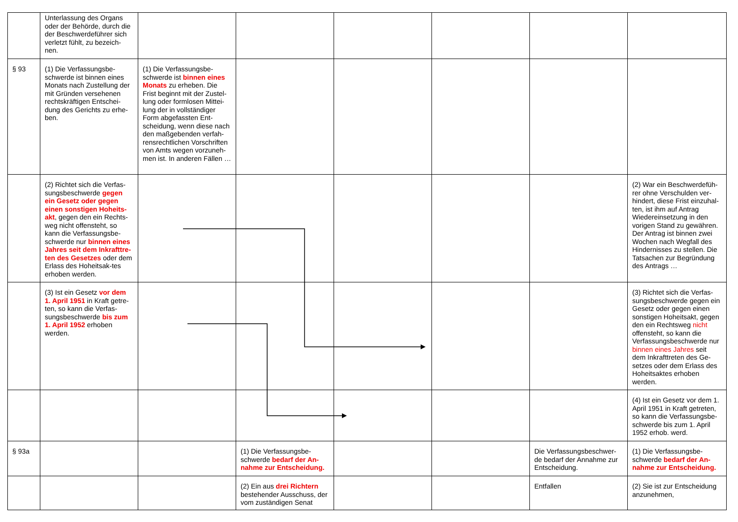| | Unterlassung des Organs oder der Behörde, durch die der Beschwerdeführer sich verletzt fühlt, zu bezeich-nen. | | | | | | |
| § 93 | (1) Die Verfassungsbe-schwerde ist binnen eines Monats nach Zustellung der mit Gründen versehenen rechtskräftigen Entschei-dung des Gerichts zu erhe-ben. | (1) Die Verfassungsbe-schwerde ist binnen eines Monats zu erheben. Die Frist beginnt mit der Zustel-lung oder formlosen Mittei-lung der in vollständiger Form abgefassten Ent-scheidung, wenn diese nach den maßgebenden verfah-rensrechtlichen Vorschriften von Amts wegen vorzuneh-men ist. In anderen Fällen … | | | | | |
| | (2) Richtet sich die Verfas-sungsbeschwerde gegen ein Gesetz oder gegen einen sonstigen Hoheits-akt , gegen den ein Rechts-weg nicht offensteht, so kann die Verfassungsbe-schwerde nur binnen eines Jahres seit dem Inkrafttre-ten des Gesetzes oder dem Erlass des Hoheitsak-tes erhoben werden. | | | | | | (2) War ein Beschwerdefüh-rer ohne Verschulden ver-hindert, diese Frist einzuhal-ten, ist ihm auf Antrag Wiedereinsetzung in den vorigen Stand zu gewähren. Der Antrag ist binnen zwei Wochen nach Wegfall des Hindernisses zu stellen. Die Tatsachen zur Begründung des Antrags … |
| | (3) Ist ein Gesetz vor dem 1. April 1951 in Kraft getre-ten, so kann die Verfas-sungsbeschwerde bis zum 1. April 1952 erhoben werden. | | | | | | (3) Richtet sich die Verfas-sungsbeschwerde gegen ein Gesetz oder gegen einen sonstigen Hoheitsakt, gegen den ein Rechtsweg nicht offensteht, so kann die Verfassungsbeschwerde nur binnen eines Jahres seit dem Inkrafttreten des Ge-setzes oder dem Erlass des Hoheitsaktes erhoben werden. |
| | | | | | | | (4) Ist ein Gesetz vor dem 1. April 1951 in Kraft getreten, so kann die Verfassungsbe-schwerde bis zum 1. April 1952 erhob. werd. |
| § 93a | | | (1) Die Verfassungsbe-schwerde bedarf der An-nahme zur Entscheidung. | | | Die Verfassungsbeschwer-de bedarf der Annahme zur Entscheidung. | (1) Die Verfassungsbe-schwerde bedarf der An-nahme zur Entscheidung. |
| | | | (2) Ein aus drei Richtern bestehender Ausschuss, der vom zuständigen Senat | | | Entfallen | (2) Sie ist zur Entscheidung anzunehmen, |